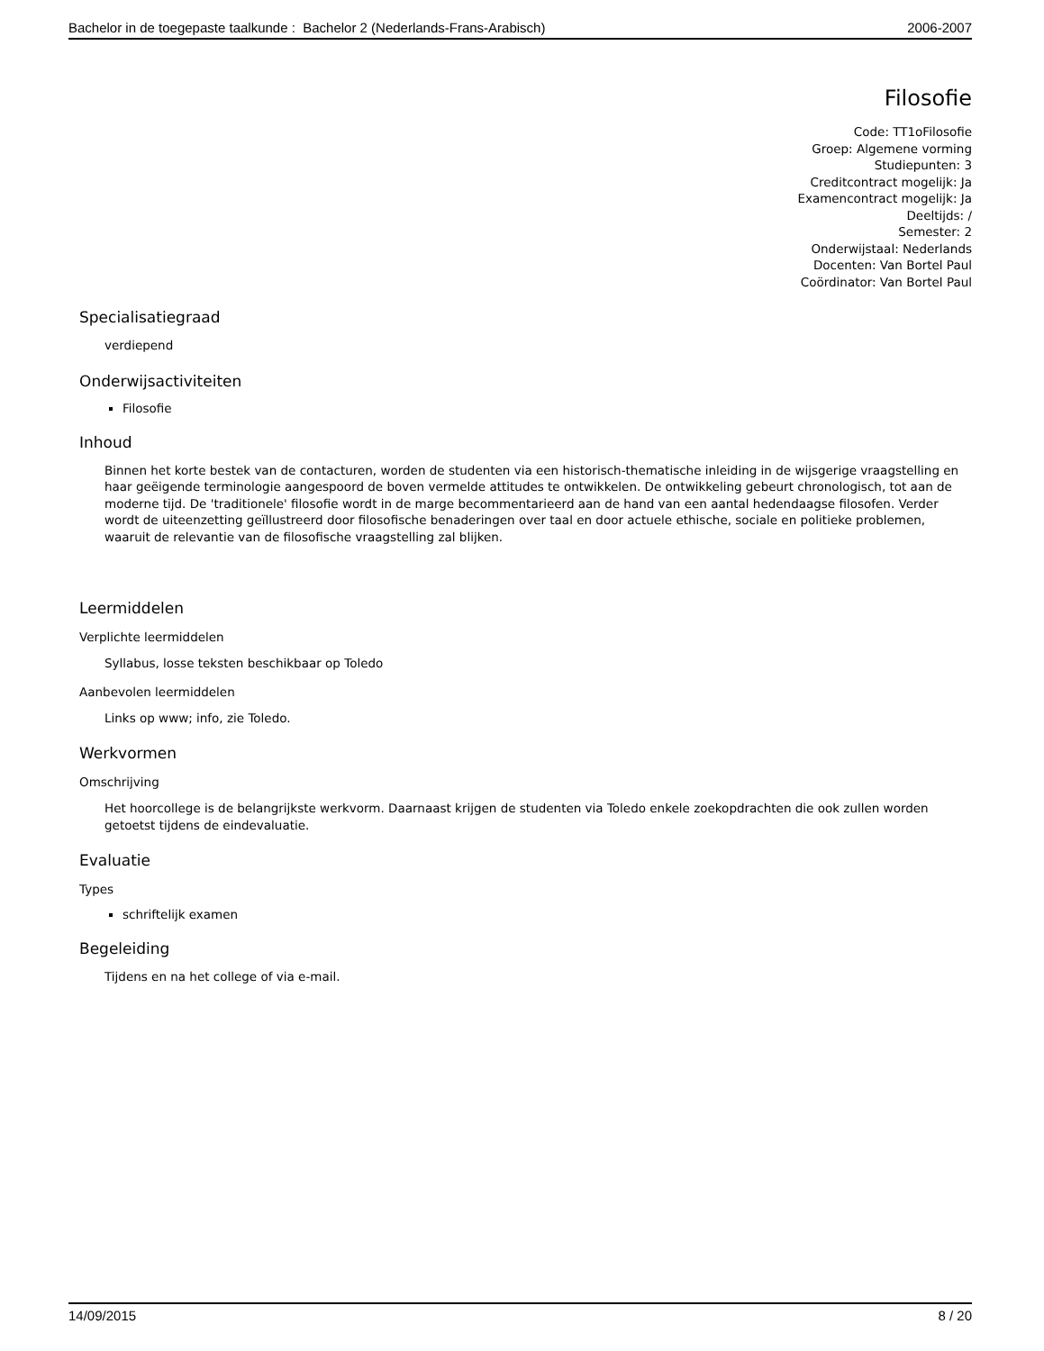Bachelor in de toegepaste taalkunde : Bachelor 2 (Nederlands-Frans-Arabisch) 2006-2007
Filosofie
Code: TT1oFilosofie
Groep: Algemene vorming
Studiepunten: 3
Creditcontract mogelijk: Ja
Examencontract mogelijk: Ja
Deeltijds: /
Semester: 2
Onderwijstaal: Nederlands
Docenten: Van Bortel Paul
Coördinator: Van Bortel Paul
Specialisatiegraad
verdiepend
Onderwijsactiviteiten
Filosofie
Inhoud
Binnen het korte bestek van de contacturen, worden de studenten via een historisch-thematische inleiding in de wijsgerige vraagstelling en haar geëigende terminologie aangespoord de boven vermelde attitudes te ontwikkelen. De ontwikkeling gebeurt chronologisch, tot aan de moderne tijd. De 'traditionele' filosofie wordt in de marge becommentarieerd aan de hand van een aantal hedendaagse filosofen. Verder wordt de uiteenzetting geïllustreerd door filosofische benaderingen over taal en door actuele ethische, sociale en politieke problemen, waaruit de relevantie van de filosofische vraagstelling zal blijken.
Leermiddelen
Verplichte leermiddelen
Syllabus, losse teksten beschikbaar op Toledo
Aanbevolen leermiddelen
Links op www; info, zie Toledo.
Werkvormen
Omschrijving
Het hoorcollege is de belangrijkste werkvorm. Daarnaast krijgen de studenten via Toledo enkele zoekopdrachten die ook zullen worden getoetst tijdens de eindevaluatie.
Evaluatie
Types
schriftelijk examen
Begeleiding
Tijdens en na het college of via e-mail.
14/09/2015 8 / 20